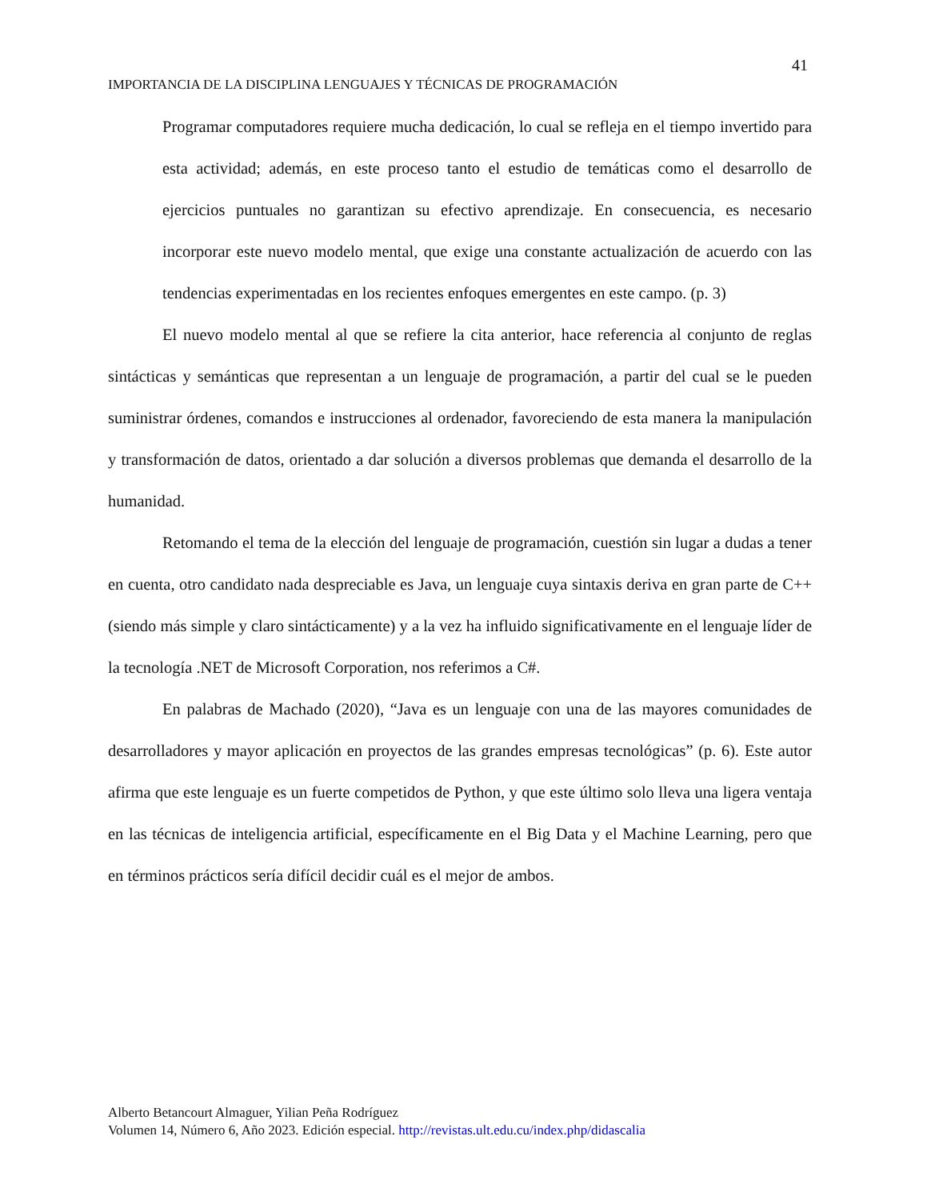41
IMPORTANCIA DE LA DISCIPLINA LENGUAJES Y TÉCNICAS DE PROGRAMACIÓN
Programar computadores requiere mucha dedicación, lo cual se refleja en el tiempo invertido para esta actividad; además, en este proceso tanto el estudio de temáticas como el desarrollo de ejercicios puntuales no garantizan su efectivo aprendizaje. En consecuencia, es necesario incorporar este nuevo modelo mental, que exige una constante actualización de acuerdo con las tendencias experimentadas en los recientes enfoques emergentes en este campo. (p. 3)
El nuevo modelo mental al que se refiere la cita anterior, hace referencia al conjunto de reglas sintácticas y semánticas que representan a un lenguaje de programación, a partir del cual se le pueden suministrar órdenes, comandos e instrucciones al ordenador, favoreciendo de esta manera la manipulación y transformación de datos, orientado a dar solución a diversos problemas que demanda el desarrollo de la humanidad.
Retomando el tema de la elección del lenguaje de programación, cuestión sin lugar a dudas a tener en cuenta, otro candidato nada despreciable es Java, un lenguaje cuya sintaxis deriva en gran parte de C++ (siendo más simple y claro sintácticamente) y a la vez ha influido significativamente en el lenguaje líder de la tecnología .NET de Microsoft Corporation, nos referimos a C#.
En palabras de Machado (2020), “Java es un lenguaje con una de las mayores comunidades de desarrolladores y mayor aplicación en proyectos de las grandes empresas tecnológicas” (p. 6). Este autor afirma que este lenguaje es un fuerte competidos de Python, y que este último solo lleva una ligera ventaja en las técnicas de inteligencia artificial, específicamente en el Big Data y el Machine Learning, pero que en términos prácticos sería difícil decidir cuál es el mejor de ambos.
Alberto Betancourt Almaguer, Yilian Peña Rodríguez
Volumen 14, Número 6, Año 2023. Edición especial. http://revistas.ult.edu.cu/index.php/didascalia